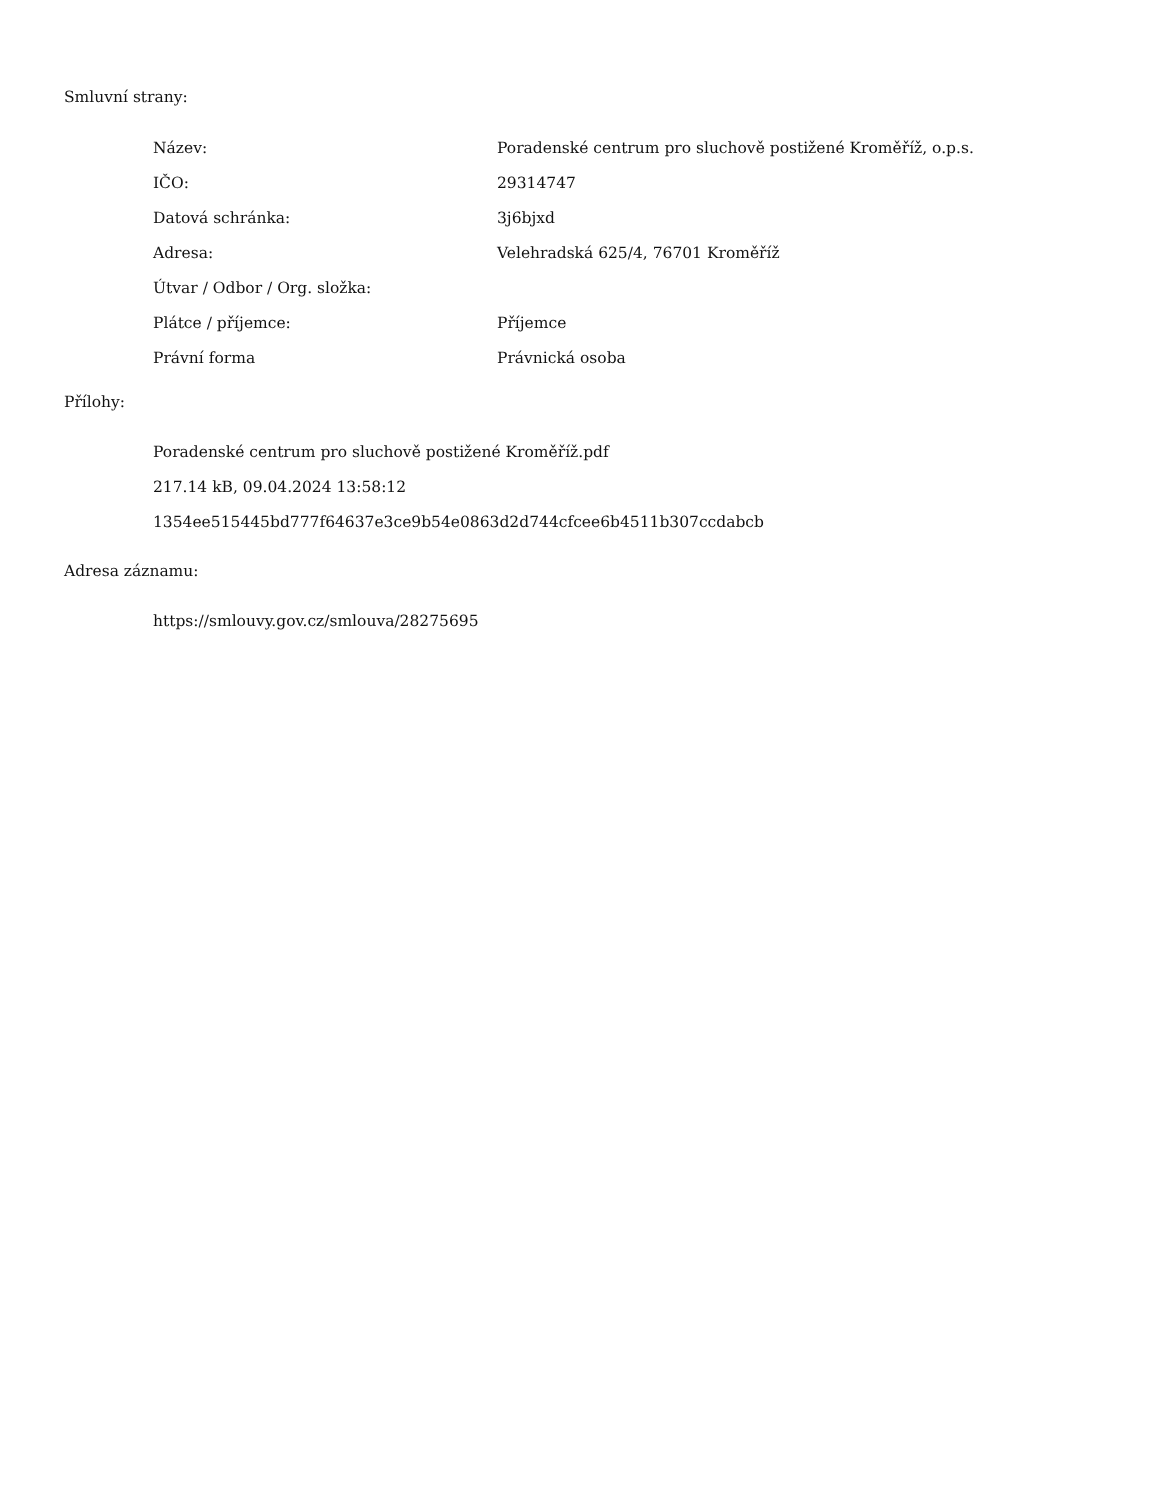Smluvní strany:
| Název: | Poradenské centrum pro sluchově postižené Kroměříž, o.p.s. |
| IČO: | 29314747 |
| Datová schránka: | 3j6bjxd |
| Adresa: | Velehradská 625/4, 76701 Kroměříž |
| Útvar / Odbor / Org. složka: | |
| Plátce / příjemce: | Příjemce |
| Právní forma | Právnická osoba |
Přílohy:
Poradenské centrum pro sluchově postižené Kroměříž.pdf
217.14 kB, 09.04.2024 13:58:12
1354ee515445bd777f64637e3ce9b54e0863d2d744cfcee6b4511b307ccdabcb
Adresa záznamu:
https://smlouvy.gov.cz/smlouva/28275695